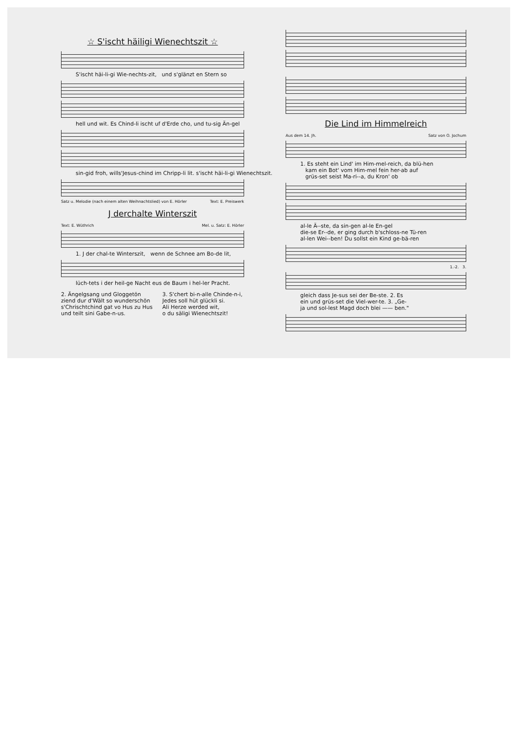☆ S'ischt häiligi Wienechtszit ☆
S'ischt häi-li-gi Wie-nechts-zit, und s'glänzt en Stern so
hell und wit. Es Chind-li ischt uf d'Erde cho, und tu-sig Än-gel
sin-gid froh, wills'Jesus-chind im Chripp-li lit. s'ischt häi-li-gi Wienechtszit.
Satz u. Melodie (nach einem alten Weihnachtslied) von E. Hörler Text: E. Preiswerk
J derchalte Winterszit
Text: E. Wüthrich Mel. u. Satz: E. Hörler
1. J der chal-te Winterszit, wenn de Schnee am Bo-de lit,
lüch-tets i der heil-ge Nacht eus de Baum i hel-ler Pracht.
2. Ängelgsang und Gloggetön
ziend dur d'Wält so wunderschön
s'Chrischtchind gat vo Hus zu Hus
und teilt sini Gabe-n-us.
3. S'chert bi-n-alle Chinde-n-i,
Jedes soll hüt glückli si.
Ali Herze werded wit,
o du säligi Wienechtszit!
Die Lind im Himmelreich
Aus dem 14. Jh. Satz von O. Jochum
1. Es steht ein Lind' im Him-mel-reich, da blü-hen kam ein Bot' vom Him-mel fein her-ab auf grüs-set seist Ma-ri--a, du Kron' ob
al-le Ä--ste, da sin-gen al-le En-gel die-se Er--de, er ging durch b'schloss-ne Tü-ren al-len Wei--ben! Du sollst ein Kind ge-bä-ren
1.-2. 3.
gleich dass Je-sus sei der Be-ste. 2. Es ein und grüs-set die Viel-wer-te. 3. „Ge- ja und sol-lest Magd doch blei —— ben."